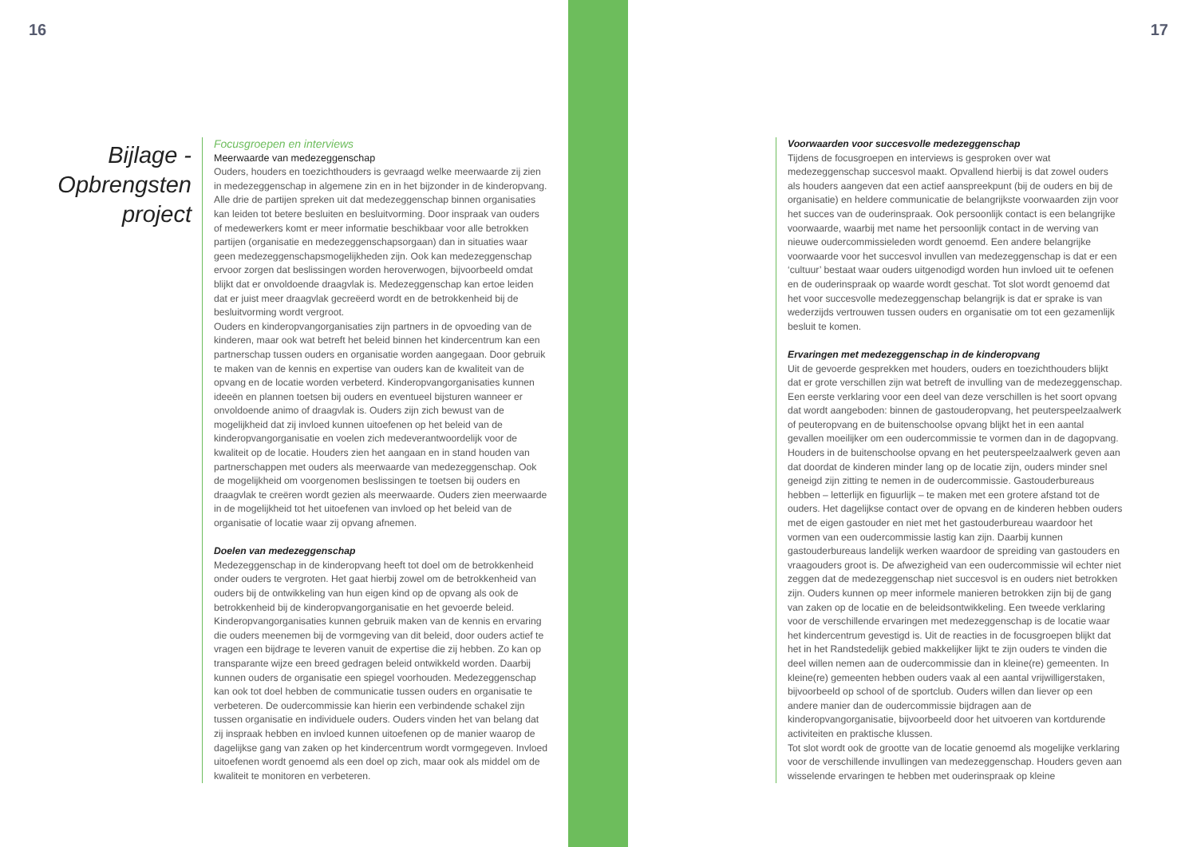16 17
Bijlage -
Opbrengsten
project
Focusgroepen en interviews
Meerwaarde van medezeggenschap
Ouders, houders en toezichthouders is gevraagd welke meerwaarde zij zien in medezeggenschap in algemene zin en in het bijzonder in de kinderopvang. Alle drie de partijen spreken uit dat medezeggenschap binnen organisaties kan leiden tot betere besluiten en besluitvorming. Door inspraak van ouders of medewerkers komt er meer informatie beschikbaar voor alle betrokken partijen (organisatie en medezeggenschapsorgaan) dan in situaties waar geen medezeggenschapsmogelijkheden zijn. Ook kan medezeggenschap ervoor zorgen dat beslissingen worden heroverwogen, bijvoorbeeld omdat blijkt dat er onvoldoende draagvlak is. Medezeggenschap kan ertoe leiden dat er juist meer draagvlak gecreëerd wordt en de betrokkenheid bij de besluitvorming wordt vergroot.
Ouders en kinderopvangorganisaties zijn partners in de opvoeding van de kinderen, maar ook wat betreft het beleid binnen het kindercentrum kan een partnerschap tussen ouders en organisatie worden aangegaan. Door gebruik te maken van de kennis en expertise van ouders kan de kwaliteit van de opvang en de locatie worden verbeterd. Kinderopvangorganisaties kunnen ideeën en plannen toetsen bij ouders en eventueel bijsturen wanneer er onvoldoende animo of draagvlak is. Ouders zijn zich bewust van de mogelijkheid dat zij invloed kunnen uitoefenen op het beleid van de kinderopvangorganisatie en voelen zich medeverantwoordelijk voor de kwaliteit op de locatie. Houders zien het aangaan en in stand houden van partnerschappen met ouders als meerwaarde van medezeggenschap. Ook de mogelijkheid om voorgenomen beslissingen te toetsen bij ouders en draagvlak te creëren wordt gezien als meerwaarde. Ouders zien meerwaarde in de mogelijkheid tot het uitoefenen van invloed op het beleid van de organisatie of locatie waar zij opvang afnemen.
Doelen van medezeggenschap
Medezeggenschap in de kinderopvang heeft tot doel om de betrokkenheid onder ouders te vergroten. Het gaat hierbij zowel om de betrokkenheid van ouders bij de ontwikkeling van hun eigen kind op de opvang als ook de betrokkenheid bij de kinderopvangorganisatie en het gevoerde beleid. Kinderopvangorganisaties kunnen gebruik maken van de kennis en ervaring die ouders meenemen bij de vormgeving van dit beleid, door ouders actief te vragen een bijdrage te leveren vanuit de expertise die zij hebben. Zo kan op transparante wijze een breed gedragen beleid ontwikkeld worden. Daarbij kunnen ouders de organisatie een spiegel voorhouden. Medezeggenschap kan ook tot doel hebben de communicatie tussen ouders en organisatie te verbeteren. De oudercommissie kan hierin een verbindende schakel zijn tussen organisatie en individuele ouders. Ouders vinden het van belang dat zij inspraak hebben en invloed kunnen uitoefenen op de manier waarop de dagelijkse gang van zaken op het kindercentrum wordt vormgegeven. Invloed uitoefenen wordt genoemd als een doel op zich, maar ook als middel om de kwaliteit te monitoren en verbeteren.
Voorwaarden voor succesvolle medezeggenschap
Tijdens de focusgroepen en interviews is gesproken over wat medezeggenschap succesvol maakt. Opvallend hierbij is dat zowel ouders als houders aangeven dat een actief aanspreekpunt (bij de ouders en bij de organisatie) en heldere communicatie de belangrijkste voorwaarden zijn voor het succes van de ouderinspraak. Ook persoonlijk contact is een belangrijke voorwaarde, waarbij met name het persoonlijk contact in de werving van nieuwe oudercommissieleden wordt genoemd. Een andere belangrijke voorwaarde voor het succesvol invullen van medezeggenschap is dat er een ‘cultuur’ bestaat waar ouders uitgenodigd worden hun invloed uit te oefenen en de ouderinspraak op waarde wordt geschat. Tot slot wordt genoemd dat het voor succesvolle medezeggenschap belangrijk is dat er sprake is van wederzijds vertrouwen tussen ouders en organisatie om tot een gezamenlijk besluit te komen.
Ervaringen met medezeggenschap in de kinderopvang
Uit de gevoerde gesprekken met houders, ouders en toezichthouders blijkt dat er grote verschillen zijn wat betreft de invulling van de medezeggenschap. Een eerste verklaring voor een deel van deze verschillen is het soort opvang dat wordt aangeboden: binnen de gastouderopvang, het peuterspeelzaalwerk of peuteropvang en de buitenschoolse opvang blijkt het in een aantal gevallen moeilijker om een oudercommissie te vormen dan in de dagopvang. Houders in de buitenschoolse opvang en het peuterspeelzaalwerk geven aan dat doordat de kinderen minder lang op de locatie zijn, ouders minder snel geneigd zijn zitting te nemen in de oudercommissie. Gastouderbureaus hebben – letterlijk en figuurlijk – te maken met een grotere afstand tot de ouders. Het dagelijkse contact over de opvang en de kinderen hebben ouders met de eigen gastouder en niet met het gastouderbureau waardoor het vormen van een oudercommissie lastig kan zijn. Daarbij kunnen gastouderbureaus landelijk werken waardoor de spreiding van gastouders en vraagouders groot is. De afwezigheid van een oudercommissie wil echter niet zeggen dat de medezeggenschap niet succesvol is en ouders niet betrokken zijn. Ouders kunnen op meer informele manieren betrokken zijn bij de gang van zaken op de locatie en de beleidsontwikkeling. Een tweede verklaring voor de verschillende ervaringen met medezeggenschap is de locatie waar het kindercentrum gevestigd is. Uit de reacties in de focusgroepen blijkt dat het in het Randstedelijk gebied makkelijker lijkt te zijn ouders te vinden die deel willen nemen aan de oudercommissie dan in kleine(re) gemeenten. In kleine(re) gemeenten hebben ouders vaak al een aantal vrijwilligerstaken, bijvoorbeeld op school of de sportclub. Ouders willen dan liever op een andere manier dan de oudercommissie bijdragen aan de kinderopvangorganisatie, bijvoorbeeld door het uitvoeren van kortdurende activiteiten en praktische klussen.
Tot slot wordt ook de grootte van de locatie genoemd als mogelijke verklaring voor de verschillende invullingen van medezeggenschap. Houders geven aan wisselende ervaringen te hebben met ouderinspraak op kleine